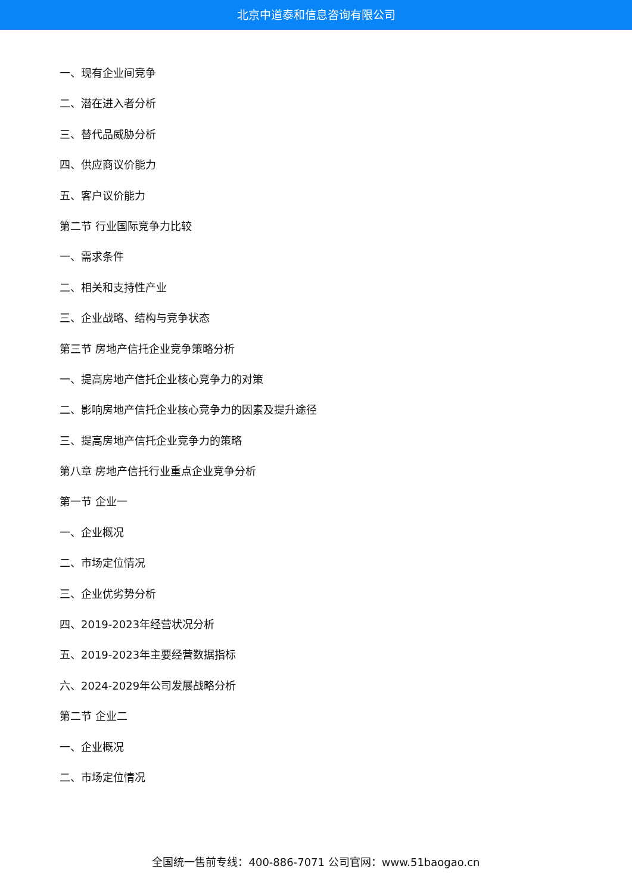北京中道泰和信息咨询有限公司
一、现有企业间竞争
二、潜在进入者分析
三、替代品威胁分析
四、供应商议价能力
五、客户议价能力
第二节 行业国际竞争力比较
一、需求条件
二、相关和支持性产业
三、企业战略、结构与竞争状态
第三节 房地产信托企业竞争策略分析
一、提高房地产信托企业核心竞争力的对策
二、影响房地产信托企业核心竞争力的因素及提升途径
三、提高房地产信托企业竞争力的策略
第八章 房地产信托行业重点企业竞争分析
第一节 企业一
一、企业概况
二、市场定位情况
三、企业优劣势分析
四、2019-2023年经营状况分析
五、2019-2023年主要经营数据指标
六、2024-2029年公司发展战略分析
第二节 企业二
一、企业概况
二、市场定位情况
全国统一售前专线：400-886-7071 公司官网：www.51baogao.cn